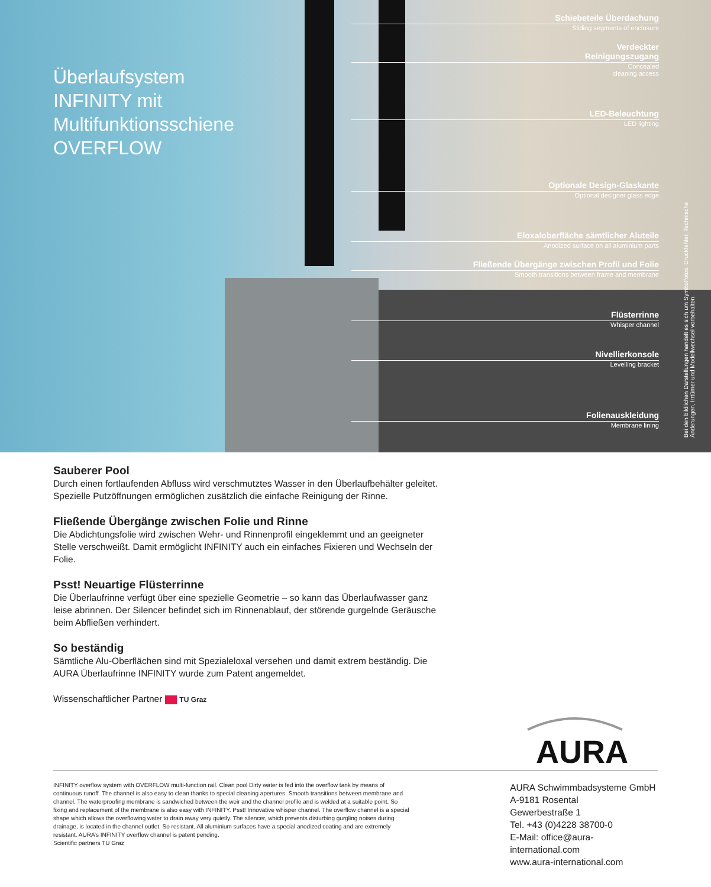Überlaufsystem
INFINITY mit
Multifunktionsschiene
OVERFLOW
Schiebeteile Überdachung
Sliding segments of enclosure
Verdeckter
Reinigungszugang
Concealed
cleaning access
LED-Beleuchtung
LED lighting
Optionale Design-Glaskante
Optional designer glass edge
Eloxaloberfläche sämtlicher Aluteile
Anodized surface on all aluminium parts
Fließende Übergänge zwischen Profil und Folie
Smooth transitions between frame and membrane
Flüsterrinne
Whisper channel
Nivellierkonsole
Levelling bracket
Folienauskleidung
Membrane lining
Bei den bildlichen Darstellungen handelt es sich um Symbolfotos. Druckfehler, Technische Änderungen, Irrtümer und Modellwechsel vorbehalten.
Sauberer Pool
Durch einen fortlaufenden Abfluss wird verschmutztes Wasser in den Überlaufbehälter geleitet. Spezielle Putzöffnungen ermöglichen zusätzlich die einfache Reinigung der Rinne.
Fließende Übergänge zwischen Folie und Rinne
Die Abdichtungsfolie wird zwischen Wehr- und Rinnenprofil eingeklemmt und an geeigneter Stelle verschweißt. Damit ermöglicht INFINITY auch ein einfaches Fixieren und Wechseln der Folie.
Psst! Neuartige Flüsterrinne
Die Überlaufrinne verfügt über eine spezielle Geometrie – so kann das Überlaufwasser ganz leise abrinnen. Der Silencer befindet sich im Rinnenablauf, der störende gurgelnde Geräusche beim Abfließen verhindert.
So beständig
Sämtliche Alu-Oberflächen sind mit Spezialeloxal versehen und damit extrem beständig. Die AURA Überlaufrinne INFINITY wurde zum Patent angemeldet.
Wissenschaftlicher Partner TU Graz
AURA
INFINITY overflow system with OVERFLOW multi-function rail. Clean pool Dirty water is fed into the overflow tank by means of continuous runoff. The channel is also easy to clean thanks to special cleaning apertures. Smooth transitions between membrane and channel. The waterproofing membrane is sandwiched between the weir and the channel profile and is welded at a suitable point. So fixing and replacement of the membrane is also easy with INFINITY. Psst! Innovative whisper channel. The overflow channel is a special shape which allows the overflowing water to drain away very quietly. The silencer, which prevents disturbing gurgling noises during drainage, is located in the channel outlet. So resistant. All aluminium surfaces have a special anodized coating and are extremely resistant. AURA’s INFINITY overflow channel is patent pending.
Scientific partners TU Graz
AURA Schwimmbadsysteme GmbH
A-9181 Rosental
Gewerbestraße 1
Tel. +43 (0)4228 38700-0
E-Mail: office@aura-international.com
www.aura-international.com